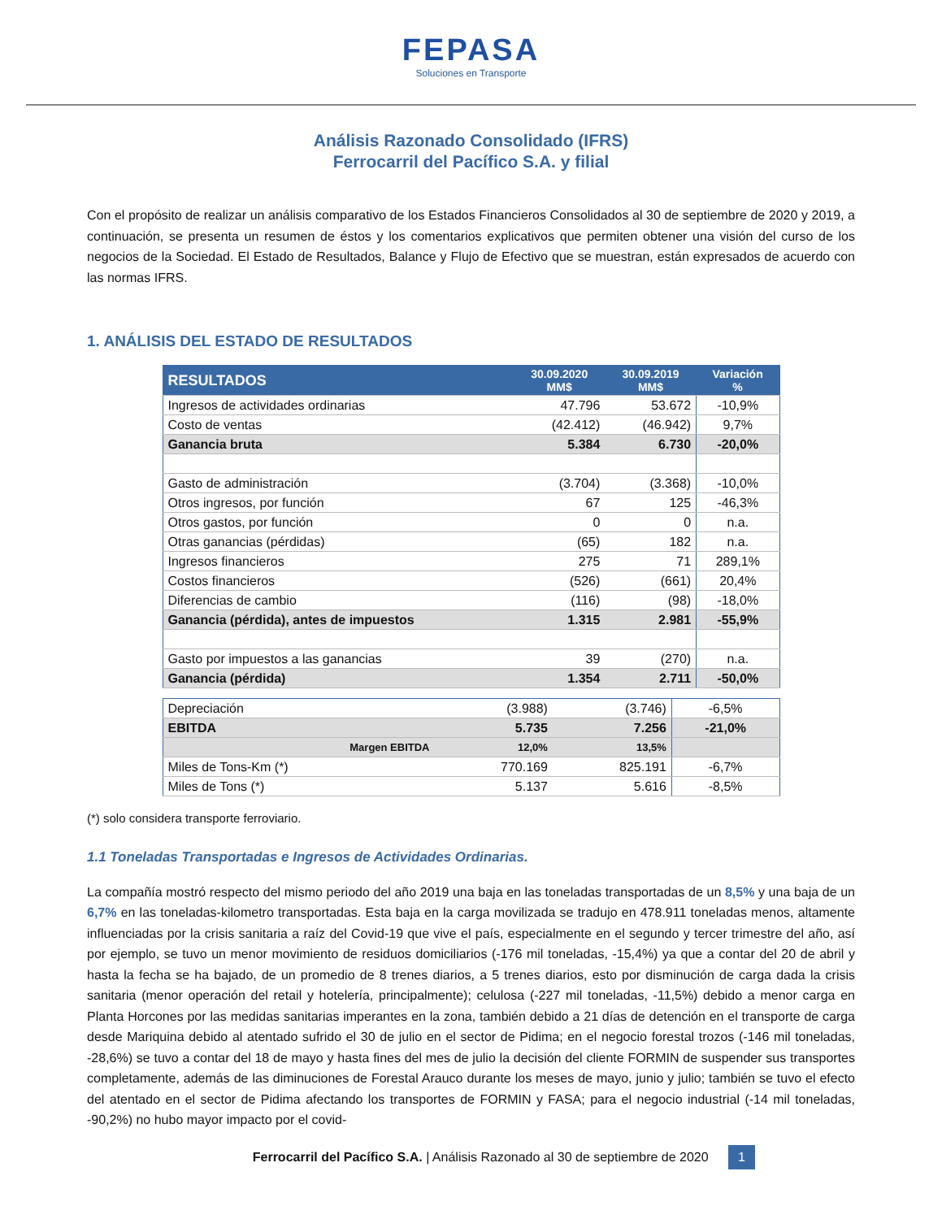FEPASA
Soluciones en Transporte
Análisis Razonado Consolidado (IFRS)
Ferrocarril del Pacífico S.A. y filial
Con el propósito de realizar un análisis comparativo de los Estados Financieros Consolidados al 30 de septiembre de 2020 y 2019, a continuación, se presenta un resumen de éstos y los comentarios explicativos que permiten obtener una visión del curso de los negocios de la Sociedad. El Estado de Resultados, Balance y Flujo de Efectivo que se muestran, están expresados de acuerdo con las normas IFRS.
1. ANÁLISIS DEL ESTADO DE RESULTADOS
| RESULTADOS | 30.09.2020 MM$ | 30.09.2019 MM$ | Variación % |
| --- | --- | --- | --- |
| Ingresos de actividades ordinarias | 47.796 | 53.672 | -10,9% |
| Costo de ventas | (42.412) | (46.942) | 9,7% |
| Ganancia bruta | 5.384 | 6.730 | -20,0% |
| Gasto de administración | (3.704) | (3.368) | -10,0% |
| Otros ingresos, por función | 67 | 125 | -46,3% |
| Otros gastos, por función | 0 | 0 | n.a. |
| Otras ganancias (pérdidas) | (65) | 182 | n.a. |
| Ingresos financieros | 275 | 71 | 289,1% |
| Costos financieros | (526) | (661) | 20,4% |
| Diferencias de cambio | (116) | (98) | -18,0% |
| Ganancia (pérdida), antes de impuestos | 1.315 | 2.981 | -55,9% |
| Gasto por impuestos a las ganancias | 39 | (270) | n.a. |
| Ganancia (pérdida) | 1.354 | 2.711 | -50,0% |
| Depreciación | (3.988) | (3.746) | -6,5% |
| EBITDA | 5.735 | 7.256 | -21,0% |
| Margen EBITDA | 12,0% | 13,5% | |
| Miles de Tons-Km (*) | 770.169 | 825.191 | -6,7% |
| Miles de Tons (*) | 5.137 | 5.616 | -8,5% |
(*) solo considera transporte ferroviario.
1.1 Toneladas Transportadas e Ingresos de Actividades Ordinarias.
La compañía mostró respecto del mismo periodo del año 2019 una baja en las toneladas transportadas de un 8,5% y una baja de un 6,7% en las toneladas-kilometro transportadas. Esta baja en la carga movilizada se tradujo en 478.911 toneladas menos, altamente influenciadas por la crisis sanitaria a raíz del Covid-19 que vive el país, especialmente en el segundo y tercer trimestre del año, así por ejemplo, se tuvo un menor movimiento de residuos domiciliarios (-176 mil toneladas, -15,4%) ya que a contar del 20 de abril y hasta la fecha se ha bajado, de un promedio de 8 trenes diarios, a 5 trenes diarios, esto por disminución de carga dada la crisis sanitaria (menor operación del retail y hotelería, principalmente); celulosa (-227 mil toneladas, -11,5%) debido a menor carga en Planta Horcones por las medidas sanitarias imperantes en la zona, también debido a 21 días de detención en el transporte de carga desde Mariquina debido al atentado sufrido el 30 de julio en el sector de Pidima; en el negocio forestal trozos (-146 mil toneladas, -28,6%) se tuvo a contar del 18 de mayo y hasta fines del mes de julio la decisión del cliente FORMIN de suspender sus transportes completamente, además de las diminuciones de Forestal Arauco durante los meses de mayo, junio y julio; también se tuvo el efecto del atentado en el sector de Pidima afectando los transportes de FORMIN y FASA; para el negocio industrial (-14 mil toneladas, -90,2%) no hubo mayor impacto por el covid-
Ferrocarril del Pacífico S.A. | Análisis Razonado al 30 de septiembre de 2020 1